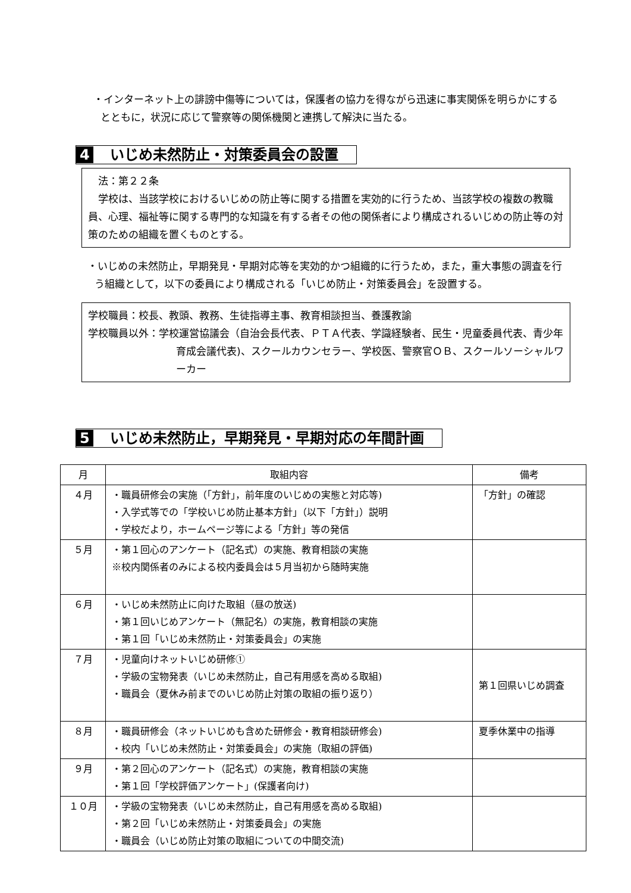・インターネット上の誹謗中傷等については，保護者の協力を得ながら迅速に事実関係を明らかにするとともに，状況に応じて警察等の関係機関と連携して解決に当たる。
4 いじめ未然防止・対策委員会の設置
　法：第２２条
　学校は、当該学校におけるいじめの防止等に関する措置を実効的に行うため、当該学校の複数の教職員、心理、福祉等に関する専門的な知識を有する者その他の関係者により構成されるいじめの防止等の対策のための組織を置くものとする。
・いじめの未然防止，早期発見・早期対応等を実効的かつ組織的に行うため，また，重大事態の調査を行う組織として，以下の委員により構成される「いじめ防止・対策委員会」を設置する。
学校職員：校長、教頭、教務、生徒指導主事、教育相談担当、養護教諭
学校職員以外：学校運営協議会（自治会長代表、ＰＴＡ代表、学識経験者、民生・児童委員代表、青少年育成会議代表)、スクールカウンセラー、学校医、警察官ＯＢ、スクールソーシャルワーカー
5 いじめ未然防止，早期発見・早期対応の年間計画
| 月 | 取組内容 | 備考 |
| --- | --- | --- |
| ４月 | ・職員研修会の実施（「方針」，前年度のいじめの実態と対応等) ・入学式等での「学校いじめ防止基本方針」（以下「方針」）説明 ・学校だより，ホームページ等による「方針」等の発信 | 「方針」の確認 |
| ５月 | ・第１回心のアンケート（記名式）の実施、教育相談の実施 ※校内関係者のみによる校内委員会は５月当初から随時実施 | |
| ６月 | ・いじめ未然防止に向けた取組（昼の放送) ・第１回いじめアンケート（無記名）の実施，教育相談の実施 ・第１回「いじめ未然防止・対策委員会」の実施 | |
| ７月 | ・児童向けネットいじめ研修① ・学級の宝物発表（いじめ未然防止，自己有用感を高める取組) ・職員会（夏休み前までのいじめ防止対策の取組の振り返り） | 第１回県いじめ調査 |
| ８月 | ・職員研修会（ネットいじめも含めた研修会・教育相談研修会) ・校内「いじめ未然防止・対策委員会」の実施（取組の評価) | 夏季休業中の指導 |
| ９月 | ・第２回心のアンケート（記名式）の実施，教育相談の実施 ・第１回「学校評価アンケート」(保護者向け) | |
| １０月 | ・学級の宝物発表（いじめ未然防止，自己有用感を高める取組) ・第２回「いじめ未然防止・対策委員会」の実施 ・職員会（いじめ防止対策の取組についての中間交流) | |